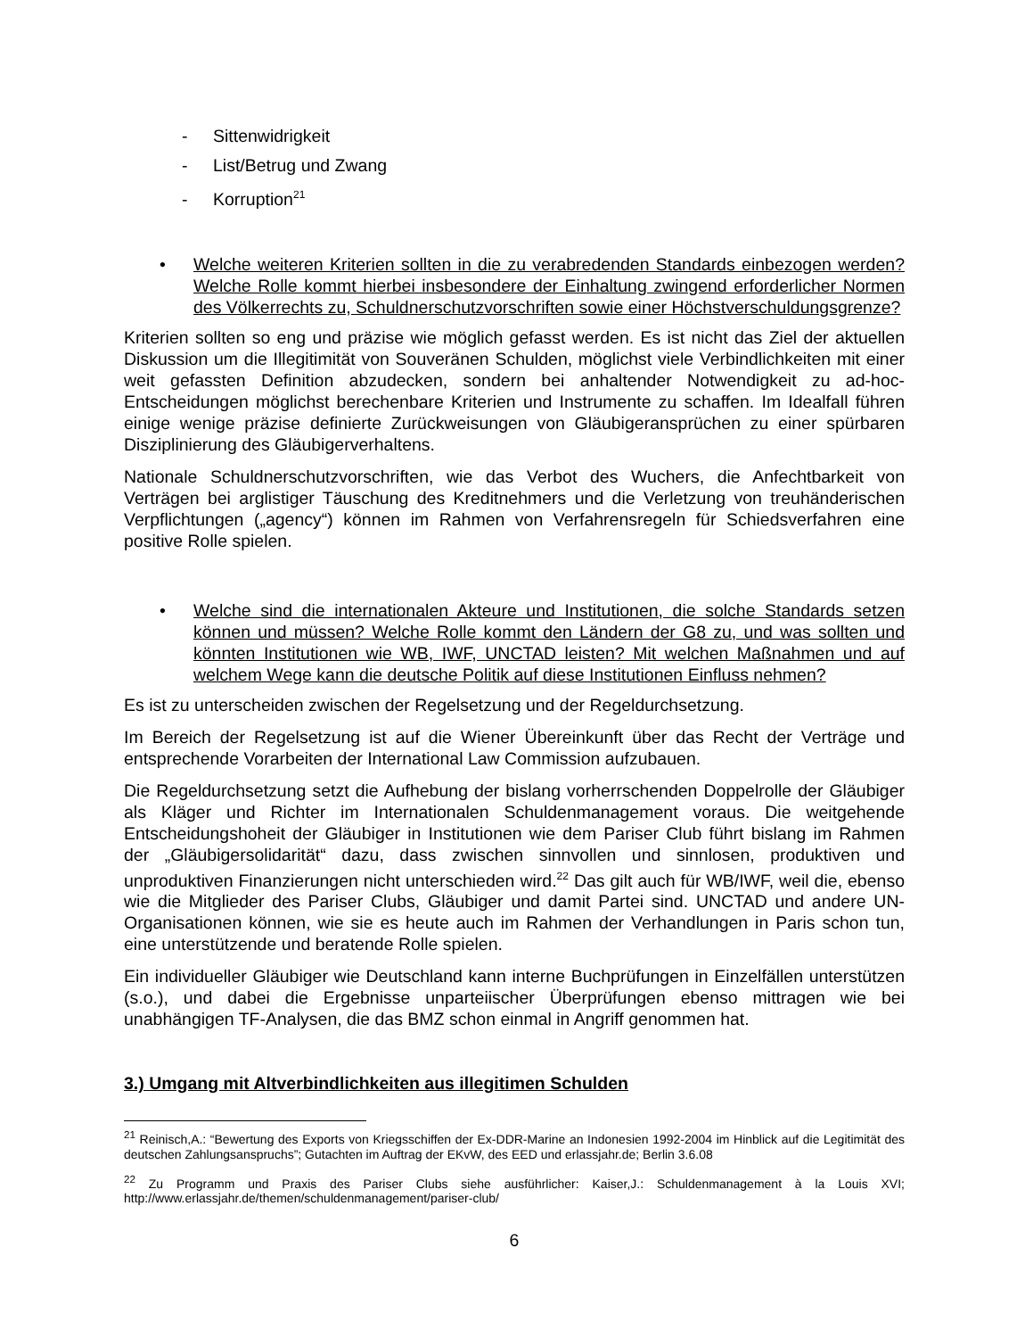- Sittenwidrigkeit
- List/Betrug und Zwang
- Korruption<sup>21</sup>
• Welche weiteren Kriterien sollten in die zu verabredenden Standards einbezogen werden? Welche Rolle kommt hierbei insbesondere der Einhaltung zwingend erforderlicher Normen des Völkerrechts zu, Schuldnerschutzvorschriften sowie einer Höchstverschuldungsgrenze?
Kriterien sollten so eng und präzise wie möglich gefasst werden. Es ist nicht das Ziel der aktuellen Diskussion um die Illegitimität von Souveränen Schulden, möglichst viele Verbindlichkeiten mit einer weit gefassten Definition abzudecken, sondern bei anhaltender Notwendigkeit zu ad-hoc-Entscheidungen möglichst berechenbare Kriterien und Instrumente zu schaffen. Im Idealfall führen einige wenige präzise definierte Zurückweisungen von Gläubigeransprüchen zu einer spürbaren Disziplinierung des Gläubigerverhaltens.
Nationale Schuldnerschutzvorschriften, wie das Verbot des Wuchers, die Anfechtbarkeit von Verträgen bei arglistiger Täuschung des Kreditnehmers und die Verletzung von treuhänderischen Verpflichtungen („agency“) können im Rahmen von Verfahrensregeln für Schiedsverfahren eine positive Rolle spielen.
• Welche sind die internationalen Akteure und Institutionen, die solche Standards setzen können und müssen? Welche Rolle kommt den Ländern der G8 zu, und was sollten und könnten Institutionen wie WB, IWF, UNCTAD leisten? Mit welchen Maßnahmen und auf welchem Wege kann die deutsche Politik auf diese Institutionen Einfluss nehmen?
Es ist zu unterscheiden zwischen der Regelsetzung und der Regeldurchsetzung.
Im Bereich der Regelsetzung ist auf die Wiener Übereinkunft über das Recht der Verträge und entsprechende Vorarbeiten der International Law Commission aufzubauen.
Die Regeldurchsetzung setzt die Aufhebung der bislang vorherrschenden Doppelrolle der Gläubiger als Kläger und Richter im Internationalen Schuldenmanagement voraus. Die weitgehende Entscheidungshoheit der Gläubiger in Institutionen wie dem Pariser Club führt bislang im Rahmen der „Gläubigersolidarität“ dazu, dass zwischen sinnvollen und sinnlosen, produktiven und unproduktiven Finanzierungen nicht unterschieden wird.<sup>22</sup> Das gilt auch für WB/IWF, weil die, ebenso wie die Mitglieder des Pariser Clubs, Gläubiger und damit Partei sind. UNCTAD und andere UN-Organisationen können, wie sie es heute auch im Rahmen der Verhandlungen in Paris schon tun, eine unterstützende und beratende Rolle spielen.
Ein individueller Gläubiger wie Deutschland kann interne Buchprüfungen in Einzelfällen unterstützen (s.o.), und dabei die Ergebnisse unparteiischer Überprüfungen ebenso mittragen wie bei unabhängigen TF-Analysen, die das BMZ schon einmal in Angriff genommen hat.
3.) Umgang mit Altverbindlichkeiten aus illegitimen Schulden
<sup>21</sup> Reinisch,A.: “Bewertung des Exports von Kriegsschiffen der Ex-DDR-Marine an Indonesien 1992-2004 im Hinblick auf die Legitimität des deutschen Zahlungsanspruchs”; Gutachten im Auftrag der EKvW, des EED und erlassjahr.de; Berlin 3.6.08
<sup>22</sup> Zu Programm und Praxis des Pariser Clubs siehe ausführlicher: Kaiser,J.: Schuldenmanagement à la Louis XVI; http://www.erlassjahr.de/themen/schuldenmanagement/pariser-club/
6